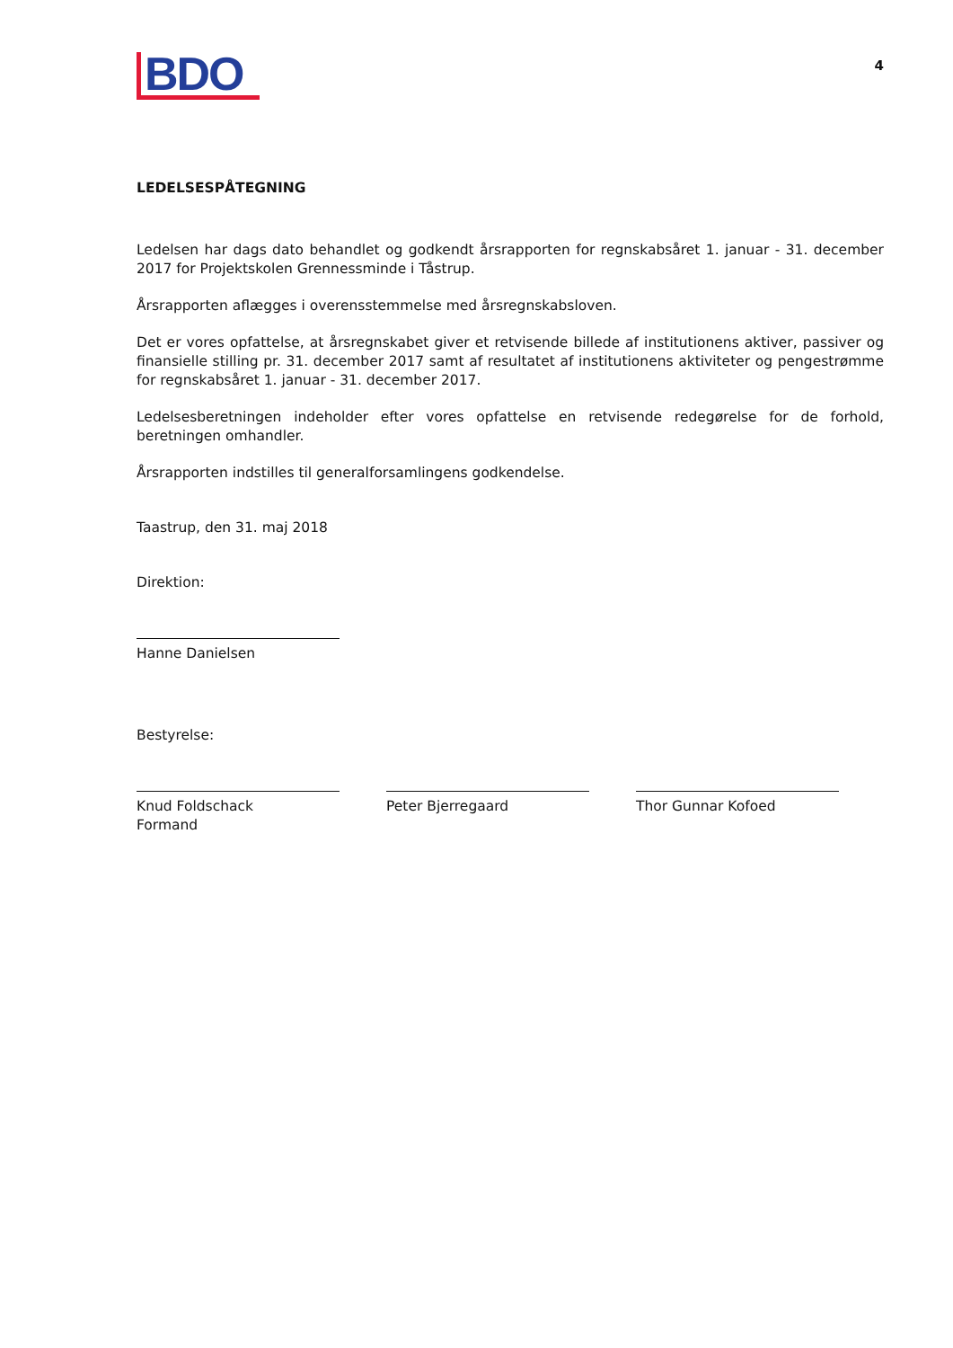BDO
4
LEDELSESPÅTEGNING
Ledelsen har dags dato behandlet og godkendt årsrapporten for regnskabsåret 1. januar - 31. december 2017 for Projektskolen Grennessminde i Tåstrup.
Årsrapporten aflægges i overensstemmelse med årsregnskabsloven.
Det er vores opfattelse, at årsregnskabet giver et retvisende billede af institutionens aktiver, passiver og finansielle stilling pr. 31. december 2017 samt af resultatet af institutionens aktiviteter og penge­strømme for regnskabsåret 1. januar - 31. december 2017.
Ledelsesberetningen indeholder efter vores opfattelse en retvisende redegørelse for de forhold, beretningen omhandler.
Årsrapporten indstilles til generalforsamlingens godkendelse.
Taastrup, den 31. maj 2018
Direktion:
Hanne Danielsen
Bestyrelse:
Knud Foldschack
Formand
Peter Bjerregaard Thor Gunnar Kofoed